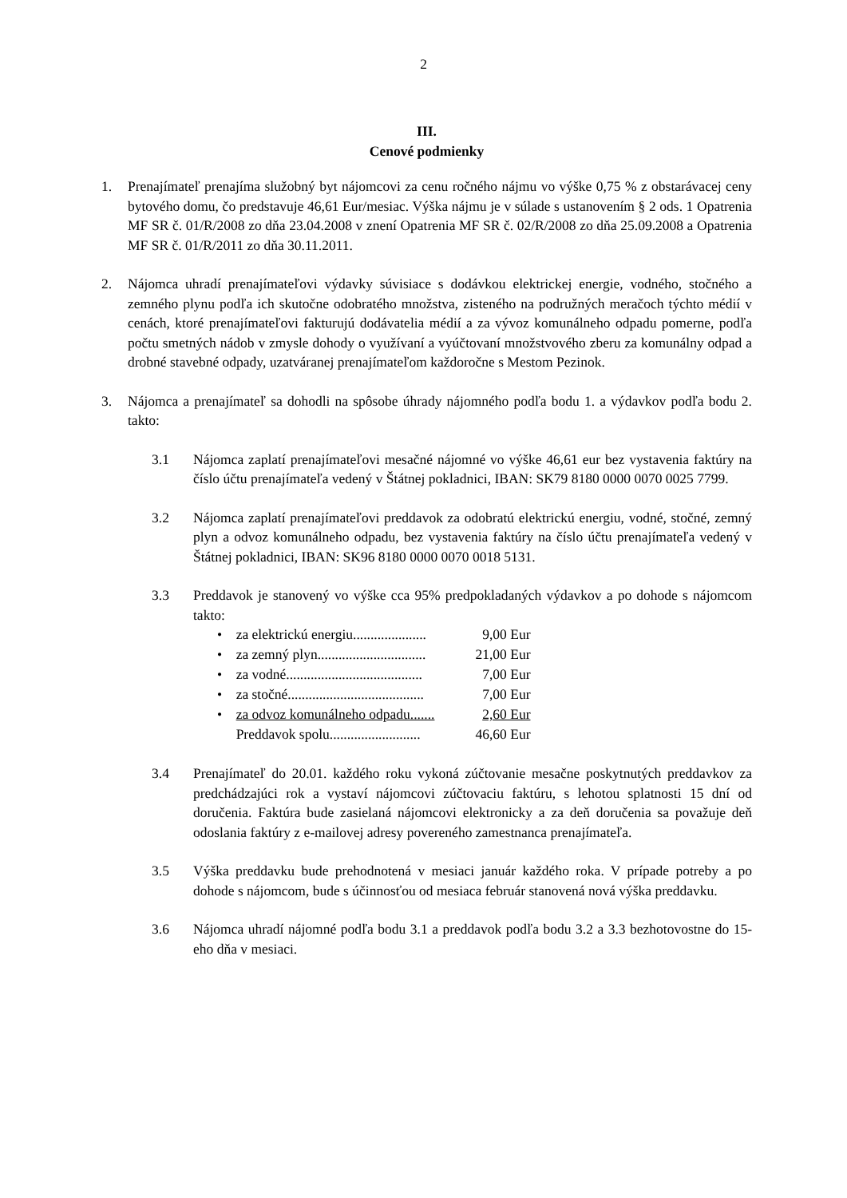2
III.
Cenové podmienky
1. Prenajímateľ prenajíma služobný byt nájomcovi za cenu ročného nájmu vo výške 0,75 % z obstarávacej ceny bytového domu, čo predstavuje 46,61 Eur/mesiac. Výška nájmu je v súlade s ustanovením § 2 ods. 1 Opatrenia MF SR č. 01/R/2008 zo dňa 23.04.2008 v znení Opatrenia MF SR č. 02/R/2008 zo dňa 25.09.2008 a Opatrenia MF SR č. 01/R/2011 zo dňa 30.11.2011.
2. Nájomca uhradí prenajímateľovi výdavky súvisiace s dodávkou elektrickej energie, vodného, stočného a zemného plynu podľa ich skutočne odobratého množstva, zisteného na podružných meračoch týchto médií v cenách, ktoré prenajímateľovi fakturujú dodávatelia médií a za vývoz komunálneho odpadu pomerne, podľa počtu smetných nádob v zmysle dohody o využívaní a vyúčtovaní množstvového zberu za komunálny odpad a drobné stavebné odpady, uzatváranej prenajímateľom každoročne s Mestom Pezinok.
3. Nájomca a prenajímateľ sa dohodli na spôsobe úhrady nájomného podľa bodu 1. a výdavkov podľa bodu 2. takto:
3.1 Nájomca zaplatí prenajímateľovi mesačné nájomné vo výške 46,61 eur bez vystavenia faktúry na číslo účtu prenajímateľa vedený v Štátnej pokladnici, IBAN: SK79 8180 0000 0070 0025 7799.
3.2 Nájomca zaplatí prenajímateľovi preddavok za odobratú elektrickú energiu, vodné, stočné, zemný plyn a odvoz komunálneho odpadu, bez vystavenia faktúry na číslo účtu prenajímateľa vedený v Štátnej pokladnici, IBAN: SK96 8180 0000 0070 0018 5131.
3.3 Preddavok je stanovený vo výške cca 95% predpokladaných výdavkov a po dohode s nájomcom takto:
| • | za elektrickú energiu..................... | 9,00 Eur |
| • | za zemný plyn............................... | 21,00 Eur |
| • | za vodné....................................... | 7,00 Eur |
| • | za stočné....................................... | 7,00 Eur |
| • | za odvoz komunálneho odpadu....... | 2,60 Eur |
| | Preddavok spolu.......................... | 46,60 Eur |
3.4 Prenajímateľ do 20.01. každého roku vykoná zúčtovanie mesačne poskytnutých preddavkov za predchádzajúci rok a vystaví nájomcovi zúčtovaciu faktúru, s lehotou splatnosti 15 dní od doručenia. Faktúra bude zasielaná nájomcovi elektronicky a za deň doručenia sa považuje deň odoslania faktúry z e-mailovej adresy povereného zamestnanca prenajímateľa.
3.5 Výška preddavku bude prehodnotená v mesiaci január každého roka. V prípade potreby a po dohode s nájomcom, bude s účinnosťou od mesiaca február stanovená nová výška preddavku.
3.6 Nájomca uhradí nájomné podľa bodu 3.1 a preddavok podľa bodu 3.2 a 3.3 bezhotovostne do 15-eho dňa v mesiaci.